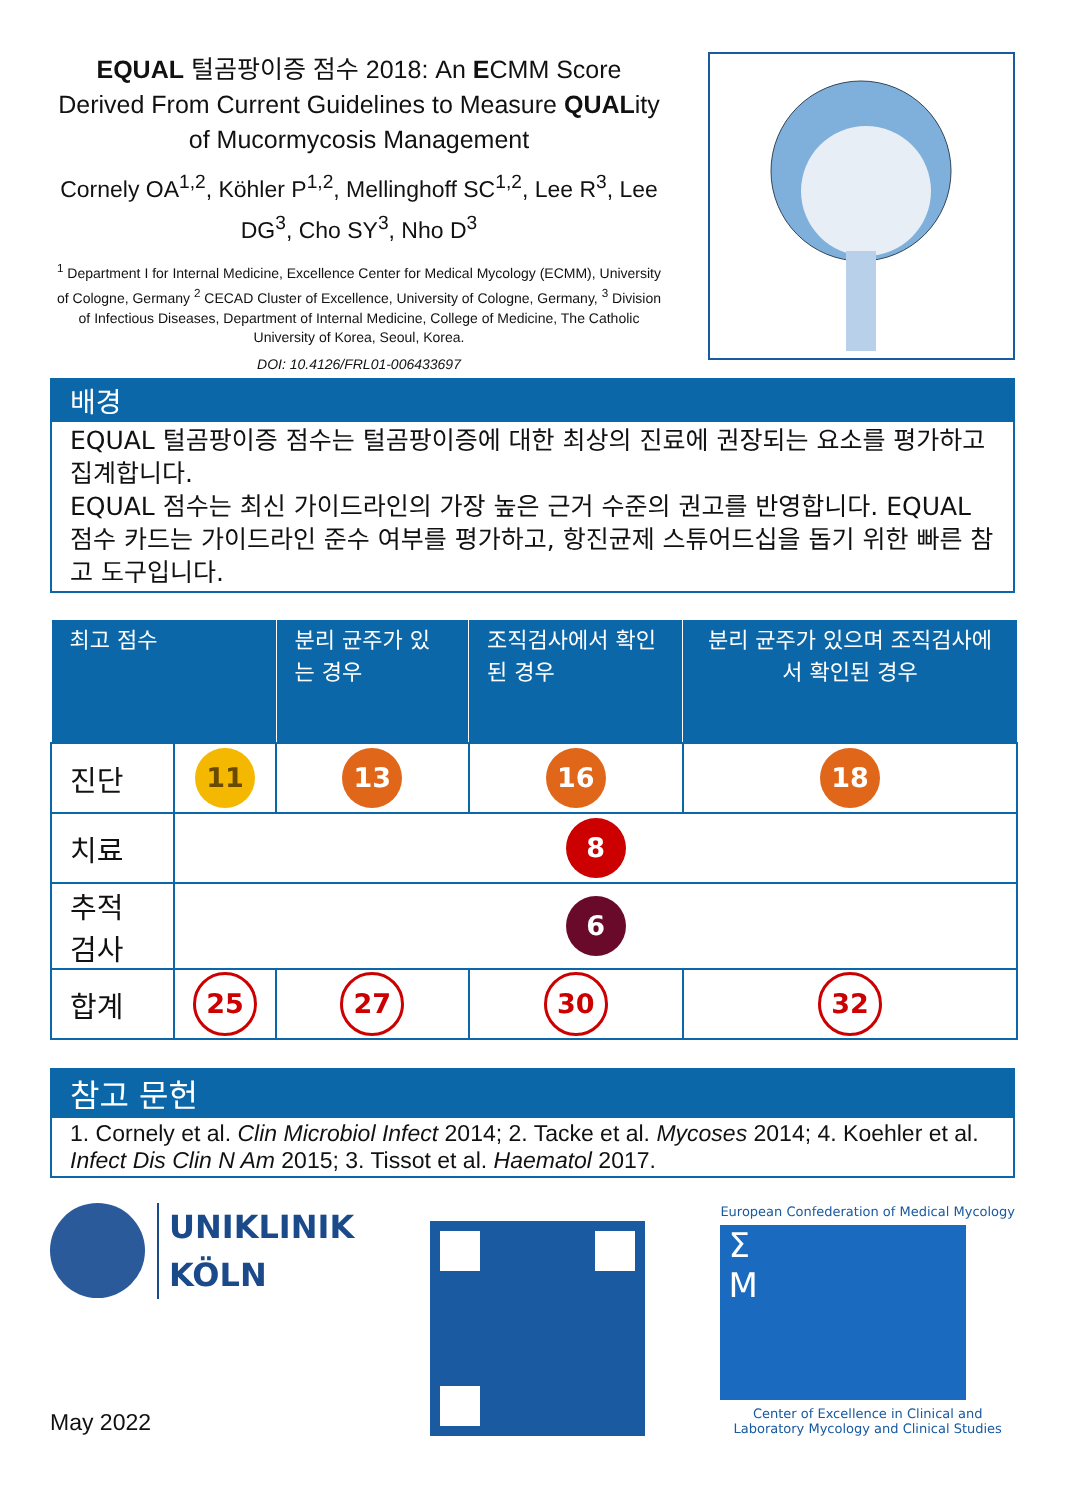EQUAL 털곰팡이증 점수 2018: An ECMM Score Derived From Current Guidelines to Measure QUALity of Mucormycosis Management
Cornely OA<sup>1,2</sup>, Köhler P<sup>1,2</sup>, Mellinghoff SC<sup>1,2</sup>, Lee R<sup>3</sup>, Lee DG<sup>3</sup>, Cho SY<sup>3</sup>, Nho D<sup>3</sup>
<sup>1</sup> Department I for Internal Medicine, Excellence Center for Medical Mycology (ECMM), University of Cologne, Germany <sup>2</sup> CECAD Cluster of Excellence, University of Cologne, Germany, <sup>3</sup> Division of Infectious Diseases, Department of Internal Medicine, College of Medicine, The Catholic University of Korea, Seoul, Korea.
DOI: 10.4126/FRL01-006433697
배경
EQUAL 털곰팡이증 점수는 털곰팡이증에 대한 최상의 진료에 권장되는 요소를 평가하고 집계합니다.
EQUAL 점수는 최신 가이드라인의 가장 높은 근거 수준의 권고를 반영합니다. EQUAL 점수 카드는 가이드라인 준수 여부를 평가하고, 항진균제 스튜어드십을 돕기 위한 빠른 참고 도구입니다.
| 최고 점수 | | 분리 균주가 있는 경우 | 조직검사에서 확인된 경우 | 분리 균주가 있으며 조직검사에서 확인된 경우 |
| --- | --- | --- | --- | --- |
| 진단 | 11 | 13 | 16 | 18 |
| 치료 | 8 | | | |
| 추적 검사 | 6 | | | |
| 합계 | 25 | 27 | 30 | 32 |
참고 문헌
1. Cornely et al. Clin Microbiol Infect 2014; 2. Tacke et al. Mycoses 2014; 4. Koehler et al. Infect Dis Clin N Am 2015; 3. Tissot et al. Haematol 2017.
UNIKLINIK
KÖLN
May 2022
European Confederation of Medical Mycology
Σ
Μ
Center of Excellence in Clinical and
Laboratory Mycology and Clinical Studies